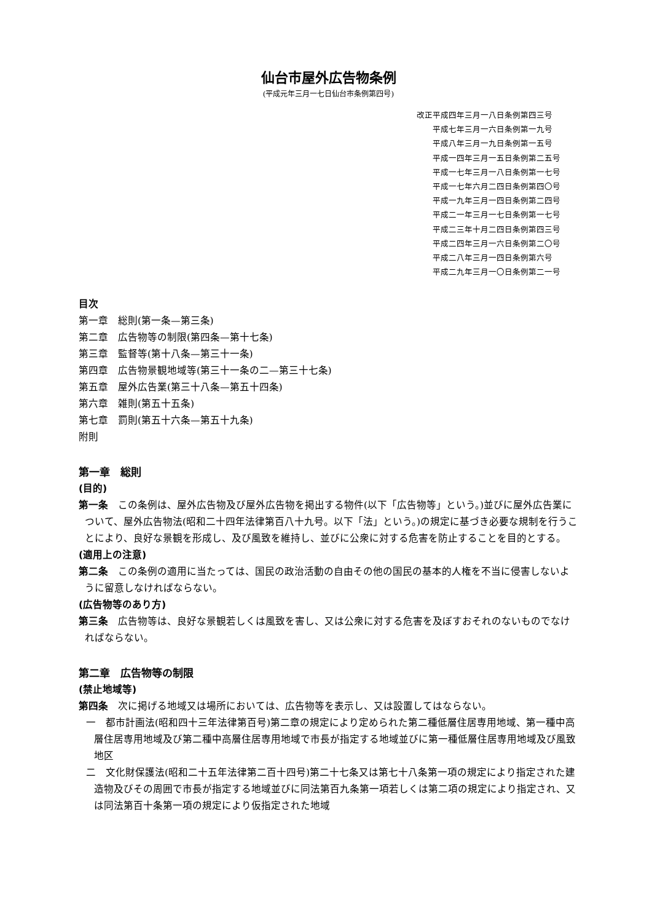仙台市屋外広告物条例
(平成元年三月一七日仙台市条例第四号)
改正平成四年三月一八日条例第四三号
平成七年三月一六日条例第一九号
平成八年三月一九日条例第一五号
平成一四年三月一五日条例第二五号
平成一七年三月一八日条例第一七号
平成一七年六月二四日条例第四〇号
平成一九年三月一四日条例第二四号
平成二一年三月一七日条例第一七号
平成二三年十月二四日条例第四三号
平成二四年三月一六日条例第二〇号
平成二八年三月一四日条例第六号
平成二九年三月一〇日条例第二一号
目次
第一章　総則(第一条—第三条)
第二章　広告物等の制限(第四条—第十七条)
第三章　監督等(第十八条—第三十一条)
第四章　広告物景観地域等(第三十一条の二—第三十七条)
第五章　屋外広告業(第三十八条—第五十四条)
第六章　雑則(第五十五条)
第七章　罰則(第五十六条—第五十九条)
附則
第一章　総則
(目的)
第一条　この条例は、屋外広告物及び屋外広告物を掲出する物件(以下「広告物等」という。)並びに屋外広告業について、屋外広告物法(昭和二十四年法律第百八十九号。以下「法」という。)の規定に基づき必要な規制を行うことにより、良好な景観を形成し、及び風致を維持し、並びに公衆に対する危害を防止することを目的とする。
(適用上の注意)
第二条　この条例の適用に当たっては、国民の政治活動の自由その他の国民の基本的人権を不当に侵害しないように留意しなければならない。
(広告物等のあり方)
第三条　広告物等は、良好な景観若しくは風致を害し、又は公衆に対する危害を及ぼすおそれのないものでなければならない。
第二章　広告物等の制限
(禁止地域等)
第四条　次に掲げる地域又は場所においては、広告物等を表示し、又は設置してはならない。
一　都市計画法(昭和四十三年法律第百号)第二章の規定により定められた第二種低層住居専用地域、第一種中高層住居専用地域及び第二種中高層住居専用地域で市長が指定する地域並びに第一種低層住居専用地域及び風致地区
二　文化財保護法(昭和二十五年法律第二百十四号)第二十七条又は第七十八条第一項の規定により指定された建造物及びその周囲で市長が指定する地域並びに同法第百九条第一項若しくは第二項の規定により指定され、又は同法第百十条第一項の規定により仮指定された地域